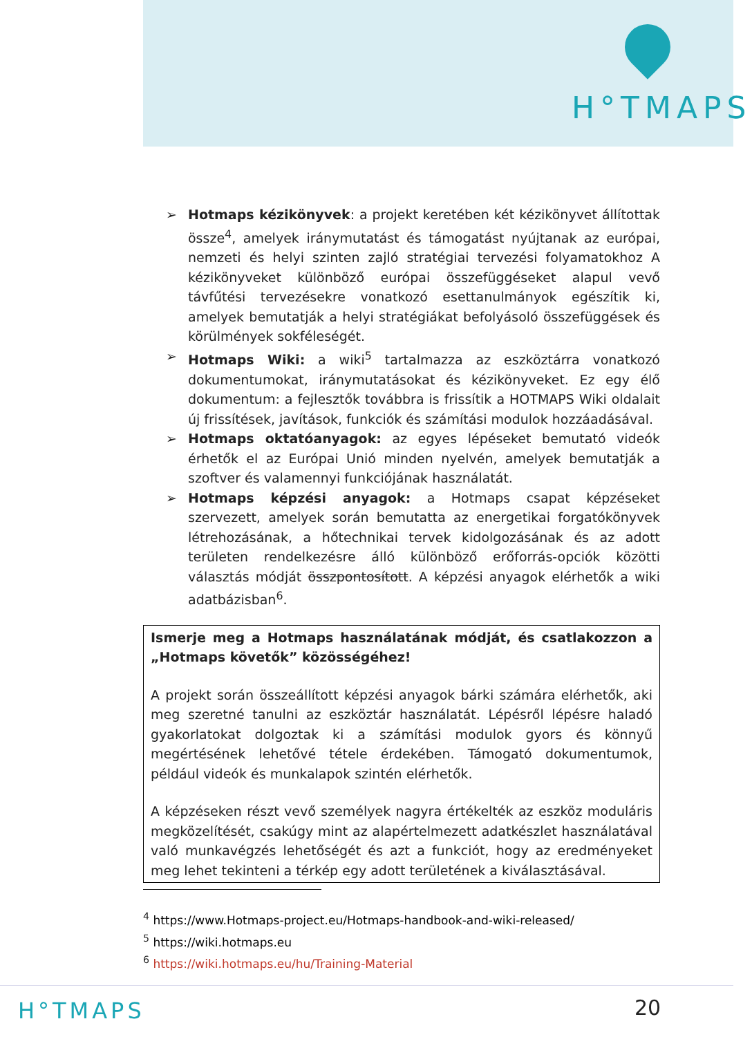H°TMAPS
➢ Hotmaps kézikönyvek: a projekt keretében két kézikönyvet állítottak össze<sup>4</sup>, amelyek iránymutatást és támogatást nyújtanak az európai, nemzeti és helyi szinten zajló stratégiai tervezési folyamatokhoz A kézikönyveket különböző európai összefüggéseket alapul vevő távfűtési tervezésekre vonatkozó esettanulmányok egészítik ki, amelyek bemutatják a helyi stratégiákat befolyásoló összefüggések és körülmények sokféleségét.
➢ Hotmaps Wiki: a wiki<sup>5</sup> tartalmazza az eszköztárra vonatkozó dokumentumokat, iránymutatásokat és kézikönyveket. Ez egy élő dokumentum: a fejlesztők továbbra is frissítik a HOTMAPS Wiki oldalait új frissítések, javítások, funkciók és számítási modulok hozzáadásával.
➢ Hotmaps oktatóanyagok: az egyes lépéseket bemutató videók érhetők el az Európai Unió minden nyelvén, amelyek bemutatják a szoftver és valamennyi funkciójának használatát.
➢ Hotmaps képzési anyagok: a Hotmaps csapat képzéseket szervezett, amelyek során bemutatta az energetikai forgatókönyvek létrehozásának, a hőtechnikai tervek kidolgozásának és az adott területen rendelkezésre álló különböző erőforrás-opciók közötti választás módját összpontosított. A képzési anyagok elérhetők a wiki adatbázisban<sup>6</sup>.
Ismerje meg a Hotmaps használatának módját, és csatlakozzon a „Hotmaps követők” közösségéhez!
A projekt során összeállított képzési anyagok bárki számára elérhetők, aki meg szeretné tanulni az eszköztár használatát. Lépésről lépésre haladó gyakorlatokat dolgoztak ki a számítási modulok gyors és könnyű megértésének lehetővé tétele érdekében. Támogató dokumentumok, például videók és munkalapok szintén elérhetők.
A képzéseken részt vevő személyek nagyra értékelték az eszköz moduláris megközelítését, csakúgy mint az alapértelmezett adatkészlet használatával való munkavégzés lehetőségét és azt a funkciót, hogy az eredményeket meg lehet tekinteni a térkép egy adott területének a kiválasztásával.
<sup>4</sup> https://www.Hotmaps-project.eu/Hotmaps-handbook-and-wiki-released/
<sup>5</sup> https://wiki.hotmaps.eu
<sup>6</sup> https://wiki.hotmaps.eu/hu/Training-Material
H°TMAPS 20